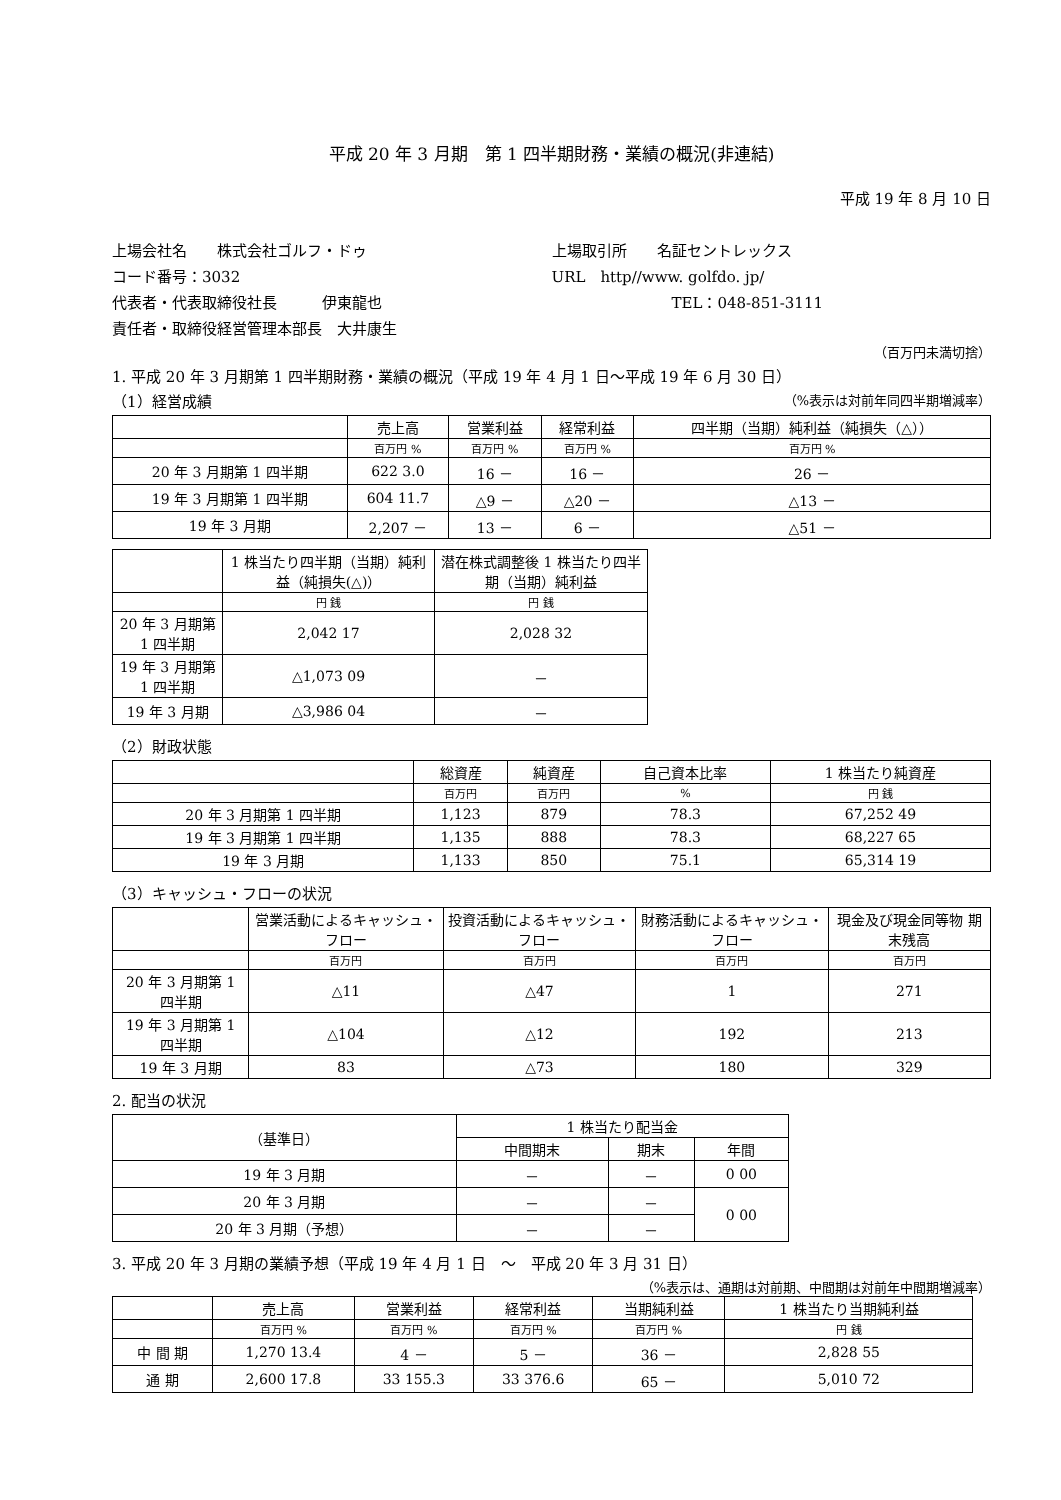平成 20 年 3 月期　第 1 四半期財務・業績の概況(非連結)
平成 19 年 8 月 10 日
上場会社名　　株式会社ゴルフ・ドゥ
コード番号：3032
代表者・代表取締役社長　　　伊東龍也
責任者・取締役経営管理本部長　大井康生
上場取引所　　名証セントレックス
URL　http//www. golfdo. jp/
　　　　　　　　TEL：048-851-3111
（百万円未満切捨）
1. 平成 20 年 3 月期第 1 四半期財務・業績の概況（平成 19 年 4 月 1 日～平成 19 年 6 月 30 日）
（1）経営成績 （%表示は対前年同四半期増減率）
| | 売上高 | 営業利益 | 経常利益 | 四半期（当期）純利益（純損失（△）） |
| --- | --- | --- | --- | --- |
| | 百万円 % | 百万円 % | 百万円 % | 百万円 % |
| 20 年 3 月期第 1 四半期 | 622 3.0 | 16 － | 16 － | 26 － |
| 19 年 3 月期第 1 四半期 | 604 11.7 | △9 － | △20 － | △13 － |
| 19 年 3 月期 | 2,207 － | 13 － | 6 － | △51 － |
| | 1 株当たり四半期（当期）純利益（純損失(△)） | 潜在株式調整後 1 株当たり四半期（当期）純利益 |
| --- | --- | --- |
| | 円 銭 | 円 銭 |
| 20 年 3 月期第 1 四半期 | 2,042 17 | 2,028 32 |
| 19 年 3 月期第 1 四半期 | △1,073 09 | － |
| 19 年 3 月期 | △3,986 04 | － |
（2）財政状態
| | 総資産 | 純資産 | 自己資本比率 | 1 株当たり純資産 |
| --- | --- | --- | --- | --- |
| | 百万円 | 百万円 | % | 円 銭 |
| 20 年 3 月期第 1 四半期 | 1,123 | 879 | 78.3 | 67,252 49 |
| 19 年 3 月期第 1 四半期 | 1,135 | 888 | 78.3 | 68,227 65 |
| 19 年 3 月期 | 1,133 | 850 | 75.1 | 65,314 19 |
（3）キャッシュ・フローの状況
| | 営業活動によるキャッシュ・フロー | 投資活動によるキャッシュ・フロー | 財務活動によるキャッシュ・フロー | 現金及び現金同等物 期末残高 |
| --- | --- | --- | --- | --- |
| | 百万円 | 百万円 | 百万円 | 百万円 |
| 20 年 3 月期第 1 四半期 | △11 | △47 | 1 | 271 |
| 19 年 3 月期第 1 四半期 | △104 | △12 | 192 | 213 |
| 19 年 3 月期 | 83 | △73 | 180 | 329 |
2. 配当の状況
| （基準日） | 1 株当たり配当金 | | |
| --- | --- | --- | --- |
| | 中間期末 | 期末 | 年間 |
| 19 年 3 月期 | － | － | 0 00 |
| 20 年 3 月期 | － | － | 0 00 |
| 20 年 3 月期（予想） | － | － | |
3. 平成 20 年 3 月期の業績予想（平成 19 年 4 月 1 日　～　平成 20 年 3 月 31 日）
（%表示は、通期は対前期、中間期は対前年中間期増減率）
| | 売上高 | 営業利益 | 経常利益 | 当期純利益 | 1 株当たり当期純利益 |
| --- | --- | --- | --- | --- | --- |
| | 百万円 % | 百万円 % | 百万円 % | 百万円 % | 円 銭 |
| 中 間 期 | 1,270 13.4 | 4 － | 5 － | 36 － | 2,828 55 |
| 通 期 | 2,600 17.8 | 33 155.3 | 33 376.6 | 65 － | 5,010 72 |